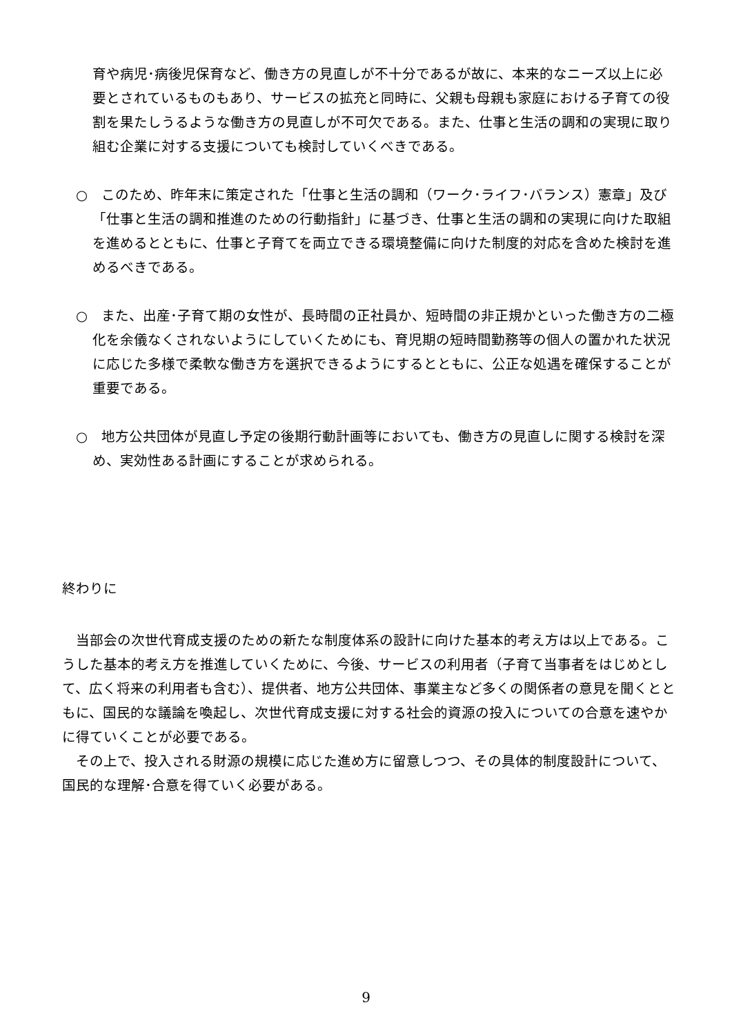育や病児･病後児保育など、働き方の見直しが不十分であるが故に、本来的なニーズ以上に必要とされているものもあり、サービスの拡充と同時に、父親も母親も家庭における子育ての役割を果たしうるような働き方の見直しが不可欠である。また、仕事と生活の調和の実現に取り組む企業に対する支援についても検討していくべきである。
○　このため、昨年末に策定された「仕事と生活の調和（ワーク･ライフ･バランス）憲章」及び「仕事と生活の調和推進のための行動指針」に基づき、仕事と生活の調和の実現に向けた取組を進めるとともに、仕事と子育てを両立できる環境整備に向けた制度的対応を含めた検討を進めるべきである。
○　また、出産･子育て期の女性が、長時間の正社員か、短時間の非正規かといった働き方の二極化を余儀なくされないようにしていくためにも、育児期の短時間勤務等の個人の置かれた状況に応じた多様で柔軟な働き方を選択できるようにするとともに、公正な処遇を確保することが重要である。
○　地方公共団体が見直し予定の後期行動計画等においても、働き方の見直しに関する検討を深め、実効性ある計画にすることが求められる。
終わりに
　当部会の次世代育成支援のための新たな制度体系の設計に向けた基本的考え方は以上である。こうした基本的考え方を推進していくために、今後、サービスの利用者（子育て当事者をはじめとして、広く将来の利用者も含む）、提供者、地方公共団体、事業主など多くの関係者の意見を聞くとともに、国民的な議論を喚起し、次世代育成支援に対する社会的資源の投入についての合意を速やかに得ていくことが必要である。
　その上で、投入される財源の規模に応じた進め方に留意しつつ、その具体的制度設計について、国民的な理解･合意を得ていく必要がある。
9